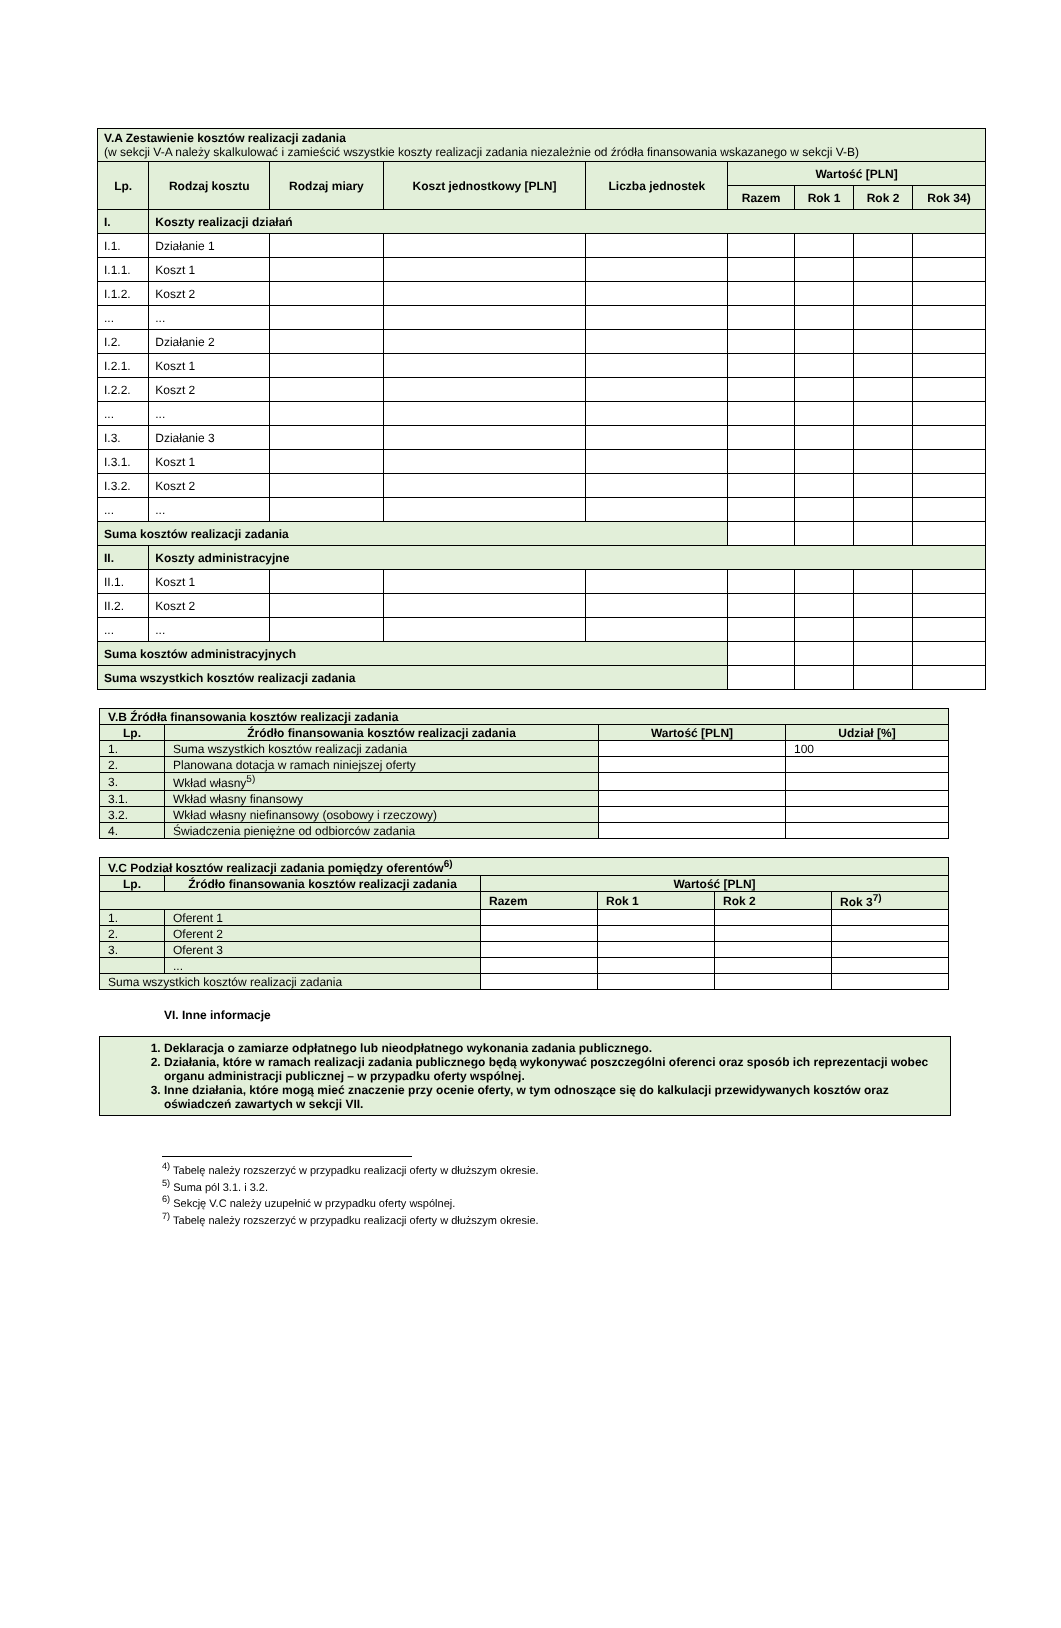| V.A Zestawienie kosztów realizacji zadania (w sekcji V-A należy skalkulować i zamieścić wszystkie koszty realizacji zadania niezależnie od źródła finansowania wskazanego w sekcji V-B) | | | | | | | | |
| Lp. | Rodzaj kosztu | Rodzaj miary | Koszt jednostkowy [PLN] | Liczba jednostek | Wartość [PLN] | | | |
| | | | | | Razem | Rok 1 | Rok 2 | Rok 34) |
| I. | Koszty realizacji działań | | | | | | | |
| I.1. | Działanie 1 | | | | | | | |
| I.1.1. | Koszt 1 | | | | | | | |
| I.1.2. | Koszt 2 | | | | | | | |
| ... | ... | | | | | | | |
| I.2. | Działanie 2 | | | | | | | |
| I.2.1. | Koszt 1 | | | | | | | |
| I.2.2. | Koszt 2 | | | | | | | |
| ... | ... | | | | | | | |
| I.3. | Działanie 3 | | | | | | | |
| I.3.1. | Koszt 1 | | | | | | | |
| I.3.2. | Koszt 2 | | | | | | | |
| ... | ... | | | | | | | |
| Suma kosztów realizacji zadania | | | | | | | | |
| II. | Koszty administracyjne | | | | | | | |
| II.1. | Koszt 1 | | | | | | | |
| II.2. | Koszt 2 | | | | | | | |
| ... | ... | | | | | | | |
| Suma kosztów administracyjnych | | | | | | | | |
| Suma wszystkich kosztów realizacji zadania | | | | | | | | |
| V.B Źródła finansowania kosztów realizacji zadania | | | |
| Lp. | Źródło finansowania kosztów realizacji zadania | Wartość [PLN] | Udział [%] |
| 1. | Suma wszystkich kosztów realizacji zadania | | 100 |
| 2. | Planowana dotacja w ramach niniejszej oferty | | |
| 3. | Wkład własny<sup>5)</sup> | | |
| 3.1. | Wkład własny finansowy | | |
| 3.2. | Wkład własny niefinansowy (osobowy i rzeczowy) | | |
| 4. | Świadczenia pieniężne od odbiorców zadania | | |
| V.C Podział kosztów realizacji zadania pomiędzy oferentów<sup>6)</sup> | | | | | |
| Lp. | Źródło finansowania kosztów realizacji zadania | Wartość [PLN] | | | |
| | | Razem | Rok 1 | Rok 2 | Rok 3<sup>7)</sup> |
| 1. | Oferent 1 | | | | |
| 2. | Oferent 2 | | | | |
| 3. | Oferent 3 | | | | |
| | ... | | | | |
| Suma wszystkich kosztów realizacji zadania | | | | | |
VI. Inne informacje
1. Deklaracja o zamiarze odpłatnego lub nieodpłatnego wykonania zadania publicznego.
2. Działania, które w ramach realizacji zadania publicznego będą wykonywać poszczególni oferenci oraz sposób ich reprezentacji wobec organu administracji publicznej – w przypadku oferty wspólnej.
3. Inne działania, które mogą mieć znaczenie przy ocenie oferty, w tym odnoszące się do kalkulacji przewidywanych kosztów oraz oświadczeń zawartych w sekcji VII.
<sup>4)</sup> Tabelę należy rozszerzyć w przypadku realizacji oferty w dłuższym okresie.
<sup>5)</sup> Suma pól 3.1. i 3.2.
<sup>6)</sup> Sekcję V.C należy uzupełnić w przypadku oferty wspólnej.
<sup>7)</sup> Tabelę należy rozszerzyć w przypadku realizacji oferty w dłuższym okresie.